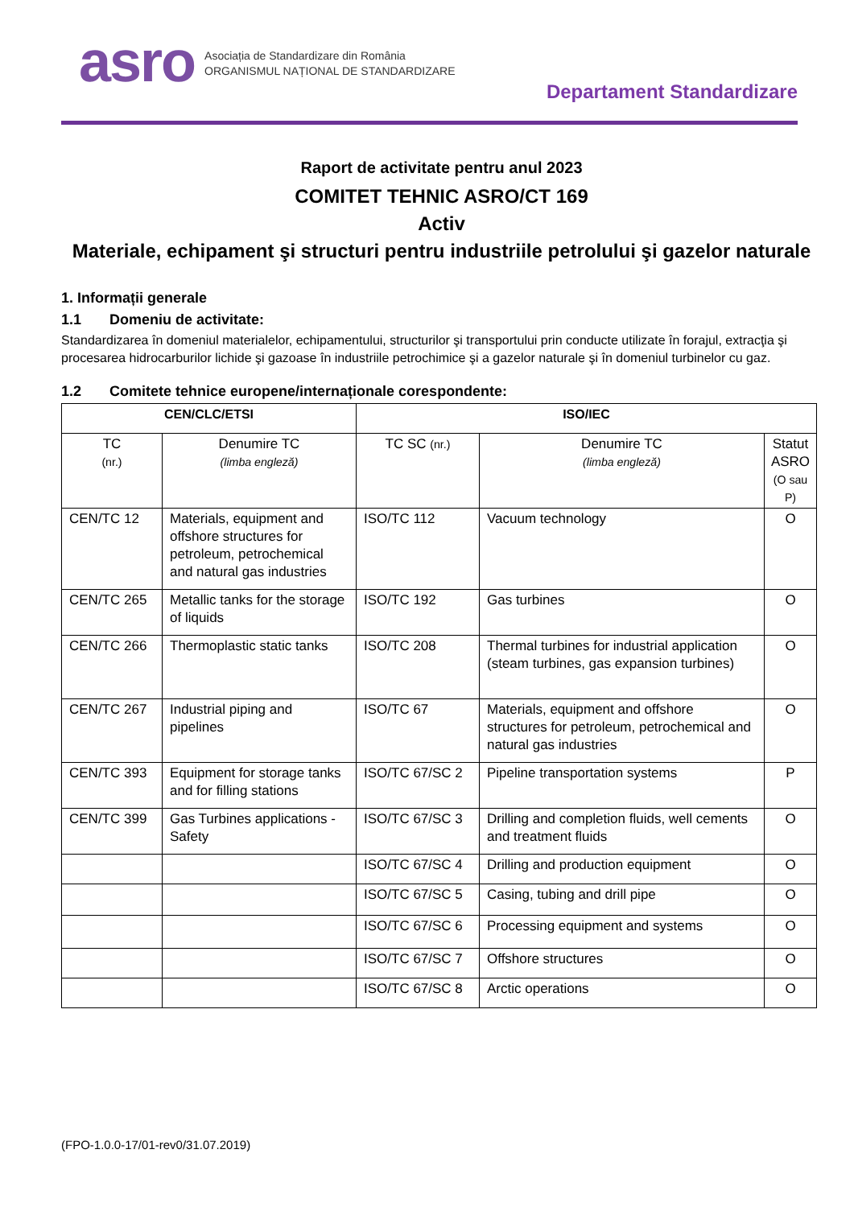asro
Asociația de Standardizare din România
ORGANISMUL NAȚIONAL DE STANDARDIZARE
Departament Standardizare
Raport de activitate pentru anul 2023
COMITET TEHNIC ASRO/CT 169
Activ
Materiale, echipament şi structuri pentru industriile petrolului şi gazelor naturale
1. Informații generale
1.1 Domeniu de activitate:
Standardizarea în domeniul materialelor, echipamentului, structurilor şi transportului prin conducte utilizate în forajul, extracţia şi procesarea hidrocarburilor lichide şi gazoase în industriile petrochimice şi a gazelor naturale şi în domeniul turbinelor cu gaz.
1.2 Comitete tehnice europene/internaționale corespondente:
| CEN/CLC/ETSI | | ISO/IEC | | |
| --- | --- | --- | --- | --- |
| TC (nr.) | Denumire TC (limba engleză) | TC SC (nr.) | Denumire TC (limba engleză) | Statut ASRO (O sau P) |
| CEN/TC 12 | Materials, equipment and offshore structures for petroleum, petrochemical and natural gas industries | ISO/TC 112 | Vacuum technology | O |
| CEN/TC 265 | Metallic tanks for the storage of liquids | ISO/TC 192 | Gas turbines | O |
| CEN/TC 266 | Thermoplastic static tanks | ISO/TC 208 | Thermal turbines for industrial application (steam turbines, gas expansion turbines) | O |
| CEN/TC 267 | Industrial piping and pipelines | ISO/TC 67 | Materials, equipment and offshore structures for petroleum, petrochemical and natural gas industries | O |
| CEN/TC 393 | Equipment for storage tanks and for filling stations | ISO/TC 67/SC 2 | Pipeline transportation systems | P |
| CEN/TC 399 | Gas Turbines applications - Safety | ISO/TC 67/SC 3 | Drilling and completion fluids, well cements and treatment fluids | O |
| | | ISO/TC 67/SC 4 | Drilling and production equipment | O |
| | | ISO/TC 67/SC 5 | Casing, tubing and drill pipe | O |
| | | ISO/TC 67/SC 6 | Processing equipment and systems | O |
| | | ISO/TC 67/SC 7 | Offshore structures | O |
| | | ISO/TC 67/SC 8 | Arctic operations | O |
(FPO-1.0.0-17/01-rev0/31.07.2019)